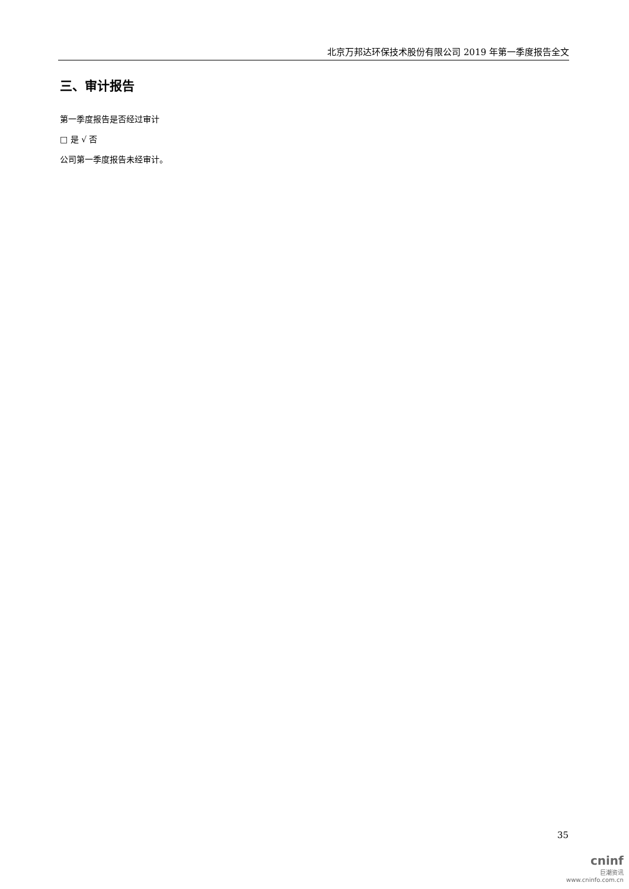北京万邦达环保技术股份有限公司 2019 年第一季度报告全文
三、审计报告
第一季度报告是否经过审计
□ 是 √ 否
公司第一季度报告未经审计。
35
cninf
巨潮资讯
www.cninfo.com.cn